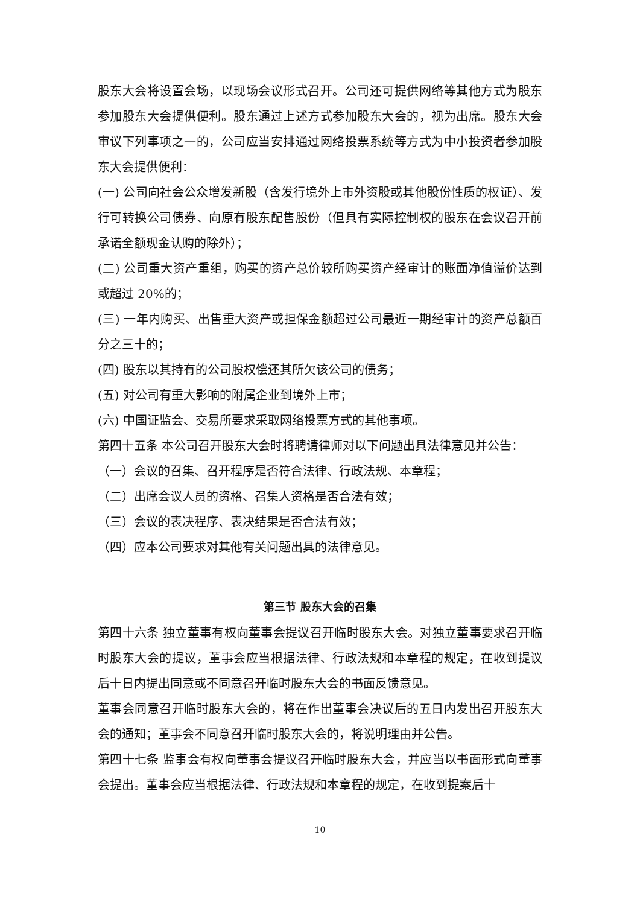股东大会将设置会场，以现场会议形式召开。公司还可提供网络等其他方式为股东参加股东大会提供便利。股东通过上述方式参加股东大会的，视为出席。股东大会审议下列事项之一的，公司应当安排通过网络投票系统等方式为中小投资者参加股东大会提供便利：
(一) 公司向社会公众增发新股（含发行境外上市外资股或其他股份性质的权证）、发行可转换公司债券、向原有股东配售股份（但具有实际控制权的股东在会议召开前承诺全额现金认购的除外）；
(二) 公司重大资产重组，购买的资产总价较所购买资产经审计的账面净值溢价达到或超过 20%的；
(三) 一年内购买、出售重大资产或担保金额超过公司最近一期经审计的资产总额百分之三十的；
(四) 股东以其持有的公司股权偿还其所欠该公司的债务；
(五) 对公司有重大影响的附属企业到境外上市；
(六) 中国证监会、交易所要求采取网络投票方式的其他事项。
第四十五条 本公司召开股东大会时将聘请律师对以下问题出具法律意见并公告：
（一）会议的召集、召开程序是否符合法律、行政法规、本章程；
（二）出席会议人员的资格、召集人资格是否合法有效；
（三）会议的表决程序、表决结果是否合法有效；
（四）应本公司要求对其他有关问题出具的法律意见。
第三节 股东大会的召集
第四十六条 独立董事有权向董事会提议召开临时股东大会。对独立董事要求召开临时股东大会的提议，董事会应当根据法律、行政法规和本章程的规定，在收到提议后十日内提出同意或不同意召开临时股东大会的书面反馈意见。
董事会同意召开临时股东大会的，将在作出董事会决议后的五日内发出召开股东大会的通知；董事会不同意召开临时股东大会的，将说明理由并公告。
第四十七条 监事会有权向董事会提议召开临时股东大会，并应当以书面形式向董事会提出。董事会应当根据法律、行政法规和本章程的规定，在收到提案后十
10